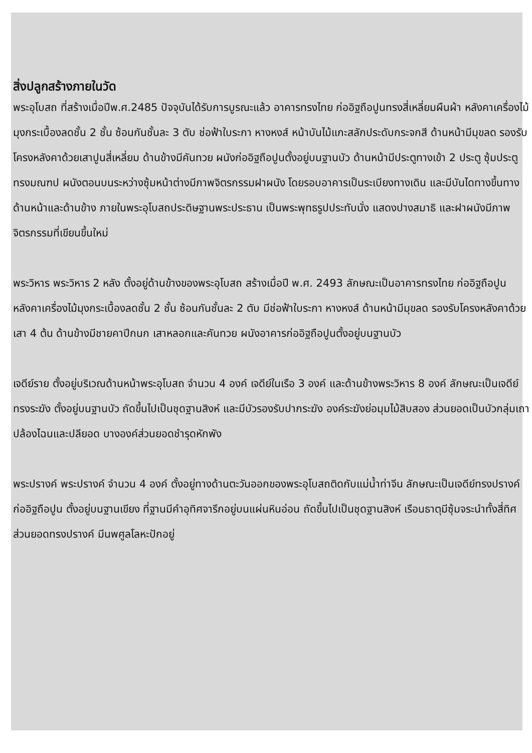สิ่งปลูกสร้างภายในวัด
พระอุโบสถ ที่สร้างเมื่อปีพ.ศ.2485 ปัจจุบันได้รับการบูรณะแล้ว อาคารทรงไทย ก่ออิฐถือปูนทรงสี่เหลี่ยมผืนผ้า หลังคาเครื่องไม้มุงกระเบื้องลดชั้น 2 ชั้น ซ้อนกันชั้นละ 3 ตับ ช่อฟ้าใบระกา หางหงส์ หน้าบันไม้แกะสลักประดับกระจกสี ด้านหน้ามีมุขลด รองรับโครงหลังคาด้วยเสาปูนสี่เหลี่ยม ด้านข้างมีคันทวย ผนังก่ออิฐถือปูนตั้งอยู่บนฐานบัว ด้านหน้ามีประตูทางเข้า 2 ประตู ซุ้มประตูทรงมณฑป ผนังตอนบนระหว่างซุ้มหน้าต่างมีภาพจิตรกรรมฝาผนัง โดยรอบอาคารเป็นระเบียงทางเดิน และมีบันไดทางขึ้นทางด้านหน้าและด้านข้าง ภายในพระอุโบสถประดิษฐานพระประธาน เป็นพระพุทธรูปประทับนั่ง แสดงปางสมาธิ และฝาผนังมีภาพจิตรกรรมที่เขียนขึ้นใหม่
พระวิหาร พระวิหาร 2 หลัง ตั้งอยู่ด้านข้างของพระอุโบสถ สร้างเมื่อปี พ.ศ. 2493 ลักษณะเป็นอาคารทรงไทย ก่ออิฐถือปูน หลังคาเครื่องไม้มุงกระเบื้องลดชั้น 2 ชั้น ซ้อนกันชั้นละ 2 ตับ มีช่อฟ้าใบระกา หางหงส์ ด้านหน้ามีมุขลด รองรับโครงหลังคาด้วยเสา 4 ต้น ด้านข้างมีชายคาปีกนก เสาหลอกและคันทวย ผนังอาคารก่ออิฐถือปูนตั้งอยู่บนฐานบัว
เจดีย์ราย ตั้งอยู่บริเวณด้านหน้าพระอุโบสถ จำนวน 4 องค์ เจดีย์ในเรือ 3 องค์ และด้านข้างพระวิหาร 8 องค์ ลักษณะเป็นเจดีย์ทรงระฆัง ตั้งอยู่บนฐานบัว ถัดขึ้นไปเป็นชุดฐานสิงห์ และมีบัวรองรับปากระฆัง องค์ระฆังย่อมุมไม้สิบสอง ส่วนยอดเป็นบัวกลุ่มเถา ปล้องไฉนและปลียอด บางองค์ส่วนยอดชำรุดหักพัง
พระปรางค์ พระปรางค์ จำนวน 4 องค์ ตั้งอยู่ทางด้านตะวันออกของพระอุโบสถติดกับแม่น้ำท่าจีน ลักษณะเป็นเจดีย์ทรงปรางค์ ก่ออิฐถือปูน ตั้งอยู่บนฐานเขียง ที่ฐานมีคำอุทิศจารึกอยู่บนแผ่นหินอ่อน ถัดขึ้นไปเป็นชุดฐานสิงห์ เรือนธาตุมีซุ้มจระนำทั้งสี่ทิศ ส่วนยอดทรงปรางค์ มีนพศูลโลหะปักอยู่